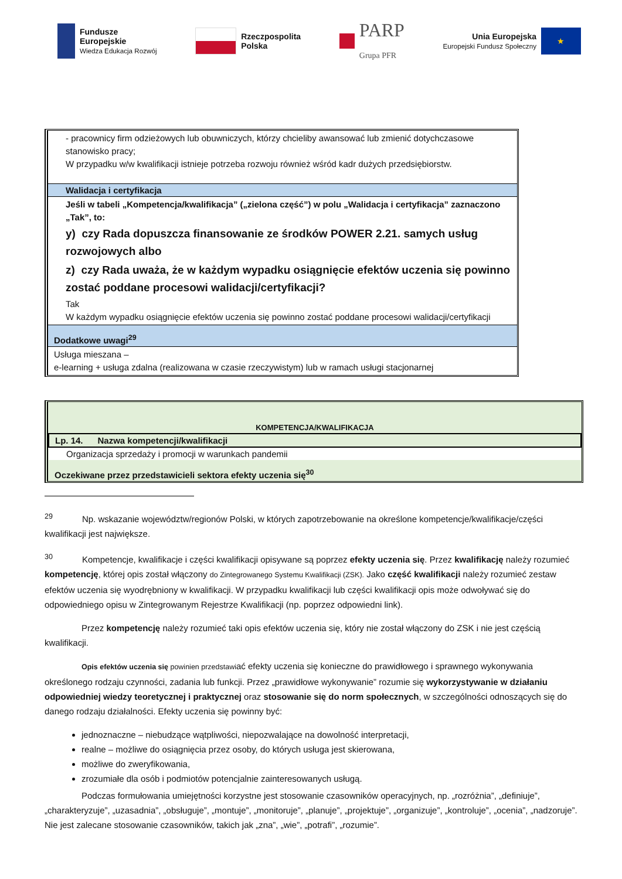Fundusze
Europejskie
Wiedza Edukacja Rozwój
Rzeczpospolita
Polska
PARP
Grupa PFR
Unia Europejska
Europejski Fundusz Społeczny
★
| - pracownicy firm odzieżowych lub obuwniczych, którzy chcieliby awansować lub zmienić dotychczasowe stanowisko pracy; W przypadku w/w kwalifikacji istnieje potrzeba rozwoju również wśród kadr dużych przedsiębiorstw. |
| Walidacja i certyfikacja |
| Jeśli w tabeli „Kompetencja/kwalifikacja” („zielona część”) w polu „Walidacja i certyfikacja” zaznaczono „Tak”, to: y) czy Rada dopuszcza finansowanie ze środków POWER 2.21. samych usług rozwojowych albo z) czy Rada uważa, że w każdym wypadku osiągnięcie efektów uczenia się powinno zostać poddane procesowi walidacji/certyfikacji? Tak W każdym wypadku osiągnięcie efektów uczenia się powinno zostać poddane procesowi walidacji/certyfikacji |
| Dodatkowe uwagi<sup>29</sup> |
| Usługa mieszana – e-learning + usługa zdalna (realizowana w czasie rzeczywistym) lub w ramach usługi stacjonarnej |
| KOMPETENCJA/KWALIFIKACJA |
| Lp. 14. Nazwa kompetencji/kwalifikacji |
| Organizacja sprzedaży i promocji w warunkach pandemii |
| Oczekiwane przez przedstawicieli sektora efekty uczenia się<sup>30</sup> |
<sup>29</sup> Np. wskazanie województw/regionów Polski, w których zapotrzebowanie na określone kompetencje/kwalifikacje/części kwalifikacji jest największe.
<sup>30</sup> Kompetencje, kwalifikacje i części kwalifikacji opisywane są poprzez efekty uczenia się. Przez kwalifikację należy rozumieć kompetencję, której opis został włączony do Zintegrowanego Systemu Kwalifikacji (ZSK). Jako część kwalifikacji należy rozumieć zestaw efektów uczenia się wyodrębniony w kwalifikacji. W przypadku kwalifikacji lub części kwalifikacji opis może odwoływać się do odpowiedniego opisu w Zintegrowanym Rejestrze Kwalifikacji (np. poprzez odpowiedni link).
Przez kompetencję należy rozumieć taki opis efektów uczenia się, który nie został włączony do ZSK i nie jest częścią kwalifikacji.
Opis efektów uczenia się powinien przedstawiać efekty uczenia się konieczne do prawidłowego i sprawnego wykonywania określonego rodzaju czynności, zadania lub funkcji. Przez „prawidłowe wykonywanie” rozumie się wykorzystywanie w działaniu odpowiedniej wiedzy teoretycznej i praktycznej oraz stosowanie się do norm społecznych, w szczególności odnoszących się do danego rodzaju działalności. Efekty uczenia się powinny być:
jednoznaczne – niebudzące wątpliwości, niepozwalające na dowolność interpretacji,
realne – możliwe do osiągnięcia przez osoby, do których usługa jest skierowana,
możliwe do zweryfikowania,
zrozumiałe dla osób i podmiotów potencjalnie zainteresowanych usługą.
Podczas formułowania umiejętności korzystne jest stosowanie czasowników operacyjnych, np. „rozróżnia”, „definiuje”, „charakteryzuje”, „uzasadnia”, „obsługuje”, „montuje”, „monitoruje”, „planuje”, „projektuje”, „organizuje”, „kontroluje”, „ocenia”, „nadzoruje”. Nie jest zalecane stosowanie czasowników, takich jak „zna”, „wie”, „potrafi”, „rozumie”.